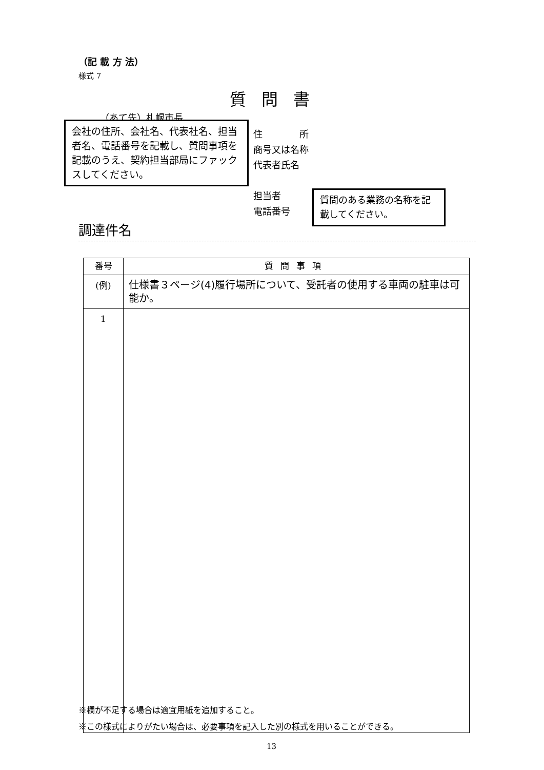（記 載 方 法）
様式 7
質問書
（あて先）札幌市長
住　　　　所
商号又は名称
代表者氏名
担当者
電話番号
会社の住所、会社名、代表社名、担当者名、電話番号を記載し、質問事項を記載のうえ、契約担当部局にファックスしてください。
質問のある業務の名称を記載してください。
調達件名
| 番号 | 質問事項 |
| --- | --- |
| (例) | 仕様書３ページ(4)履行場所について、受託者の使用する車両の駐車は可能か。 |
| 1 | |
※欄が不足する場合は適宜用紙を追加すること。
※この様式によりがたい場合は、必要事項を記入した別の様式を用いることができる。
13